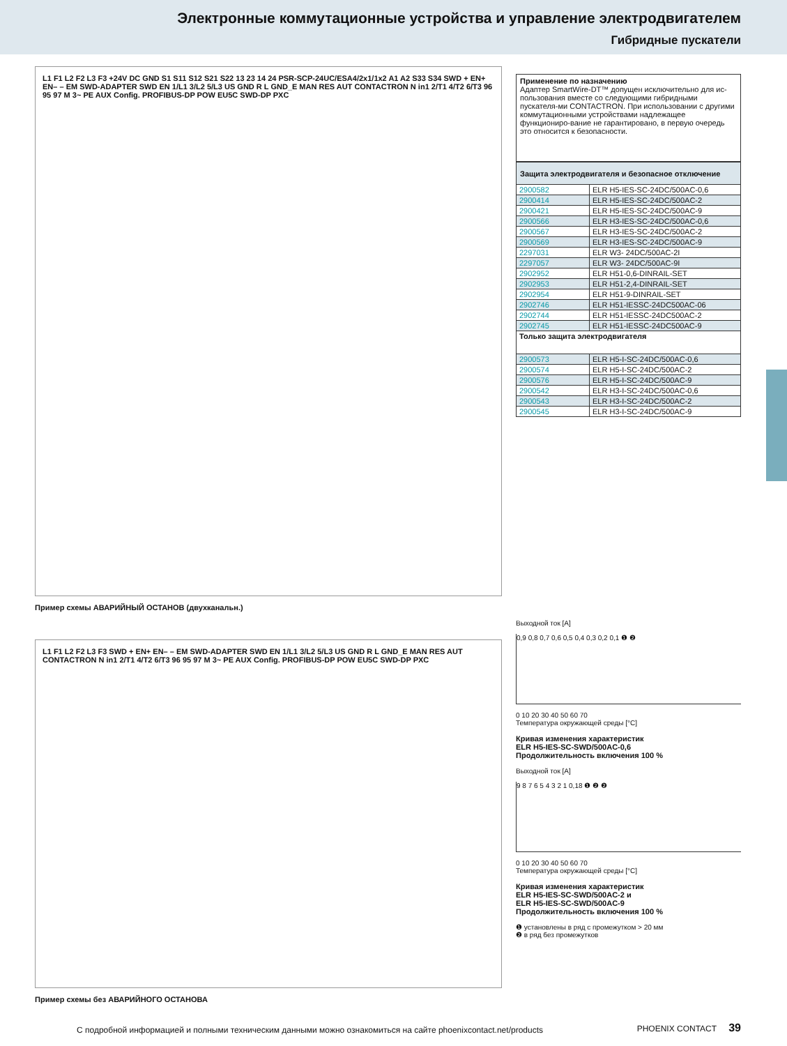Электронные коммутационные устройства и управление электродвигателем
Гибридные пускатели
L1 F1 L2 F2 L3 F3 +24V DC GND S1 S11 S12 S21 S22 13 23 14 24 PSR-SCP-24UC/ESA4/2x1/1x2 A1 A2 S33 S34 SWD + EN+ EN– – EM SWD-ADAPTER SWD EN 1/L1 3/L2 5/L3 US GND R L GND_E MAN RES AUT CONTACTRON N in1 2/T1 4/T2 6/T3 96 95 97 M 3~ PE AUX Config. PROFIBUS-DP POW EU5C SWD-DP PXC
Пример схемы АВАРИЙНЫЙ ОСТАНОВ (двухканальн.)
L1 F1 L2 F2 L3 F3 SWD + EN+ EN– – EM SWD-ADAPTER SWD EN 1/L1 3/L2 5/L3 US GND R L GND_E MAN RES AUT CONTACTRON N in1 2/T1 4/T2 6/T3 96 95 97 M 3~ PE AUX Config. PROFIBUS-DP POW EU5C SWD-DP PXC
Пример схемы без АВАРИЙНОГО ОСТАНОВА
Применение по назначению
Адаптер SmartWire-DT™ допущен исключительно для ис-пользования вместе со следующими гибридными пускателя-ми CONTACTRON. При использовании с другими коммутационными устройствами надлежащее функциониро-вание не гарантировано, в первую очередь это относится к безопасности.
| Защита электродвигателя и безопасное отключение | |
| 2900582 | ELR H5-IES-SC-24DC/500AC-0,6 |
| 2900414 | ELR H5-IES-SC-24DC/500AC-2 |
| 2900421 | ELR H5-IES-SC-24DC/500AC-9 |
| 2900566 | ELR H3-IES-SC-24DC/500AC-0,6 |
| 2900567 | ELR H3-IES-SC-24DC/500AC-2 |
| 2900569 | ELR H3-IES-SC-24DC/500AC-9 |
| 2297031 | ELR W3- 24DC/500AC-2I |
| 2297057 | ELR W3- 24DC/500AC-9I |
| 2902952 | ELR H51-0,6-DINRAIL-SET |
| 2902953 | ELR H51-2,4-DINRAIL-SET |
| 2902954 | ELR H51-9-DINRAIL-SET |
| 2902746 | ELR H51-IESSC-24DC500AC-06 |
| 2902744 | ELR H51-IESSC-24DC500AC-2 |
| 2902745 | ELR H51-IESSC-24DC500AC-9 |
| Только защита электродвигателя | |
| 2900573 | ELR H5-I-SC-24DC/500AC-0,6 |
| 2900574 | ELR H5-I-SC-24DC/500AC-2 |
| 2900576 | ELR H5-I-SC-24DC/500AC-9 |
| 2900542 | ELR H3-I-SC-24DC/500AC-0,6 |
| 2900543 | ELR H3-I-SC-24DC/500AC-2 |
| 2900545 | ELR H3-I-SC-24DC/500AC-9 |
Выходной ток [A]
0,9 0,8 0,7 0,6 0,5 0,4 0,3 0,2 0,1 ❶ ❷
0 10 20 30 40 50 60 70
Температура окружающей среды [°C]
Кривая изменения характеристик
ELR H5-IES-SC-SWD/500AC-0,6
Продолжительность включения 100 %
Выходной ток [A]
9 8 7 6 5 4 3 2 1 0,18 ❶ ❷ ❷
0 10 20 30 40 50 60 70
Температура окружающей среды [°C]
Кривая изменения характеристик
ELR H5-IES-SC-SWD/500AC-2 и
ELR H5-IES-SC-SWD/500AC-9
Продолжительность включения 100 %
❶ установлены в ряд с промежутком > 20 мм
❷ в ряд без промежутков
С подробной информацией и полными техническим данными можно ознакомиться на сайте phoenixcontact.net/products
PHOENIX CONTACT 39